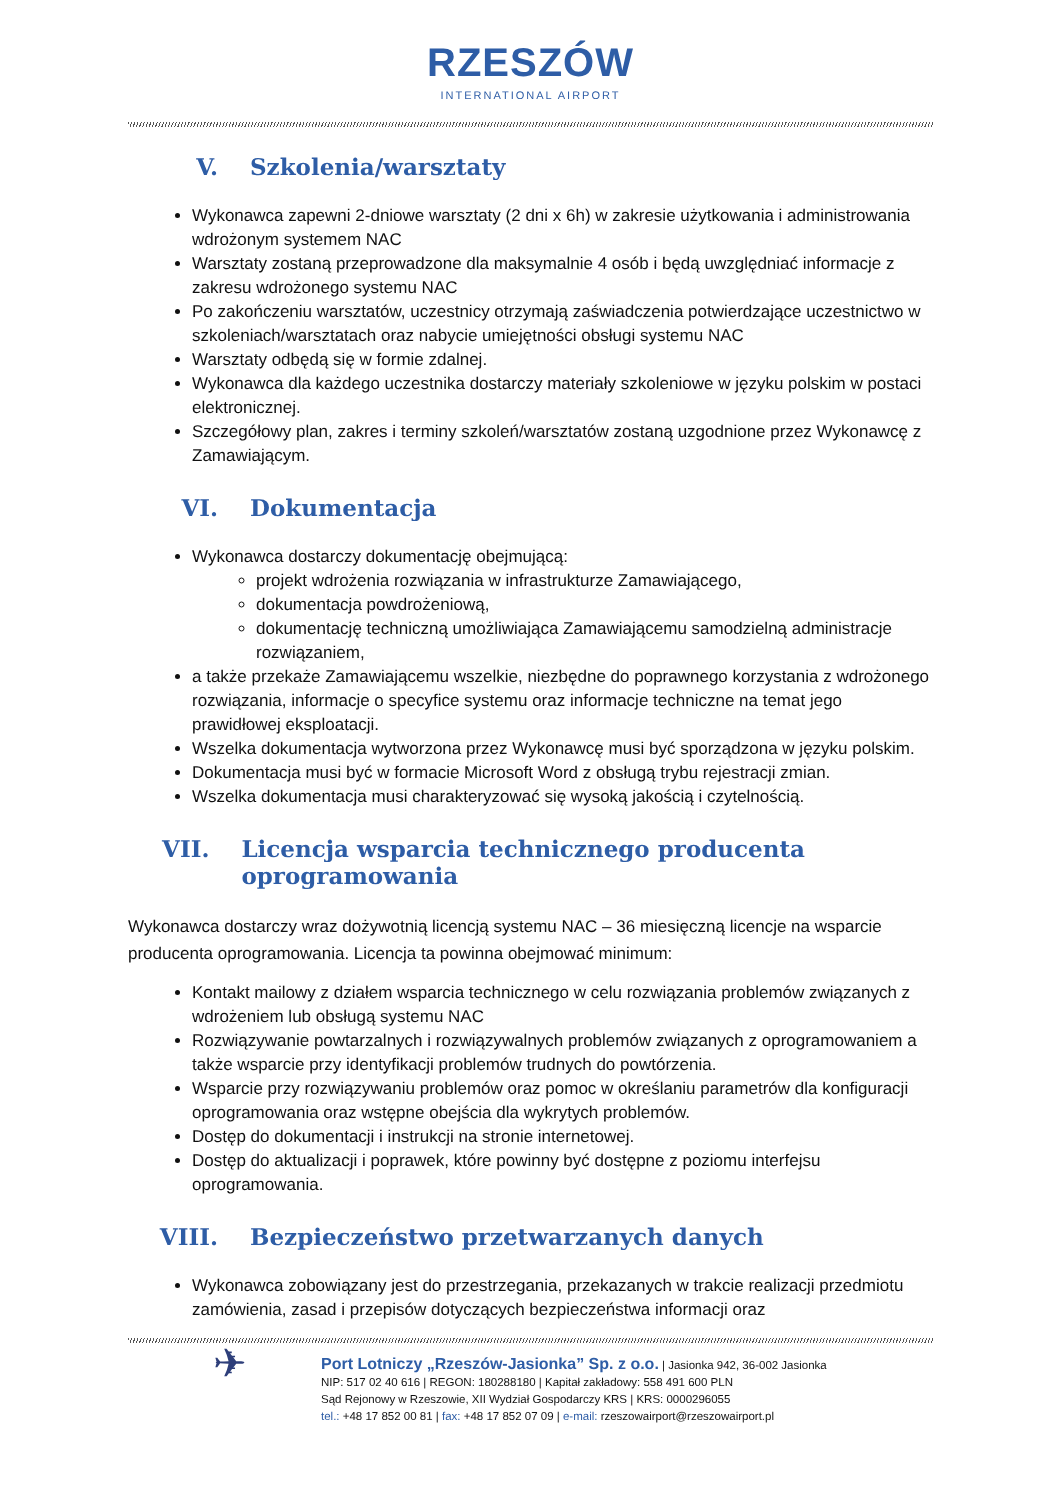RZESZÓW
INTERNATIONAL AIRPORT
V. Szkolenia/warsztaty
Wykonawca zapewni 2-dniowe warsztaty (2 dni x 6h) w zakresie użytkowania i administrowania wdrożonym systemem NAC
Warsztaty zostaną przeprowadzone dla maksymalnie 4 osób i będą uwzględniać informacje z zakresu wdrożonego systemu NAC
Po zakończeniu warsztatów, uczestnicy otrzymają zaświadczenia potwierdzające uczestnictwo w szkoleniach/warsztatach oraz nabycie umiejętności obsługi systemu NAC
Warsztaty odbędą się w formie zdalnej.
Wykonawca dla każdego uczestnika dostarczy materiały szkoleniowe w języku polskim w postaci elektronicznej.
Szczegółowy plan, zakres i terminy szkoleń/warsztatów zostaną uzgodnione przez Wykonawcę z Zamawiającym.
VI. Dokumentacja
Wykonawca dostarczy dokumentację obejmującą:
projekt wdrożenia rozwiązania w infrastrukturze Zamawiającego,
dokumentacja powdrożeniową,
dokumentację techniczną umożliwiająca Zamawiającemu samodzielną administracje rozwiązaniem,
a także przekaże Zamawiającemu wszelkie, niezbędne do poprawnego korzystania z wdrożonego rozwiązania, informacje o specyfice systemu oraz informacje techniczne na temat jego prawidłowej eksploatacji.
Wszelka dokumentacja wytworzona przez Wykonawcę musi być sporządzona w języku polskim.
Dokumentacja musi być w formacie Microsoft Word z obsługą trybu rejestracji zmian.
Wszelka dokumentacja musi charakteryzować się wysoką jakością i czytelnością.
VII. Licencja wsparcia technicznego producenta oprogramowania
Wykonawca dostarczy wraz dożywotnią licencją systemu NAC – 36 miesięczną licencje na wsparcie producenta oprogramowania. Licencja ta powinna obejmować minimum:
Kontakt mailowy z działem wsparcia technicznego w celu rozwiązania problemów związanych z wdrożeniem lub obsługą systemu NAC
Rozwiązywanie powtarzalnych i rozwiązywalnych problemów związanych z oprogramowaniem a także wsparcie przy identyfikacji problemów trudnych do powtórzenia.
Wsparcie przy rozwiązywaniu problemów oraz pomoc w określaniu parametrów dla konfiguracji oprogramowania oraz wstępne obejścia dla wykrytych problemów.
Dostęp do dokumentacji i instrukcji na stronie internetowej.
Dostęp do aktualizacji i poprawek, które powinny być dostępne z poziomu interfejsu oprogramowania.
VIII. Bezpieczeństwo przetwarzanych danych
Wykonawca zobowiązany jest do przestrzegania, przekazanych w trakcie realizacji przedmiotu zamówienia, zasad i przepisów dotyczących bezpieczeństwa informacji oraz
✈
Port Lotniczy „Rzeszów-Jasionka” Sp. z o.o. | Jasionka 942, 36-002 Jasionka
NIP: 517 02 40 616 | REGON: 180288180 | Kapitał zakładowy: 558 491 600 PLN
Sąd Rejonowy w Rzeszowie, XII Wydział Gospodarczy KRS | KRS: 0000296055
tel.: +48 17 852 00 81 | fax: +48 17 852 07 09 | e-mail: rzeszowairport@rzeszowairport.pl